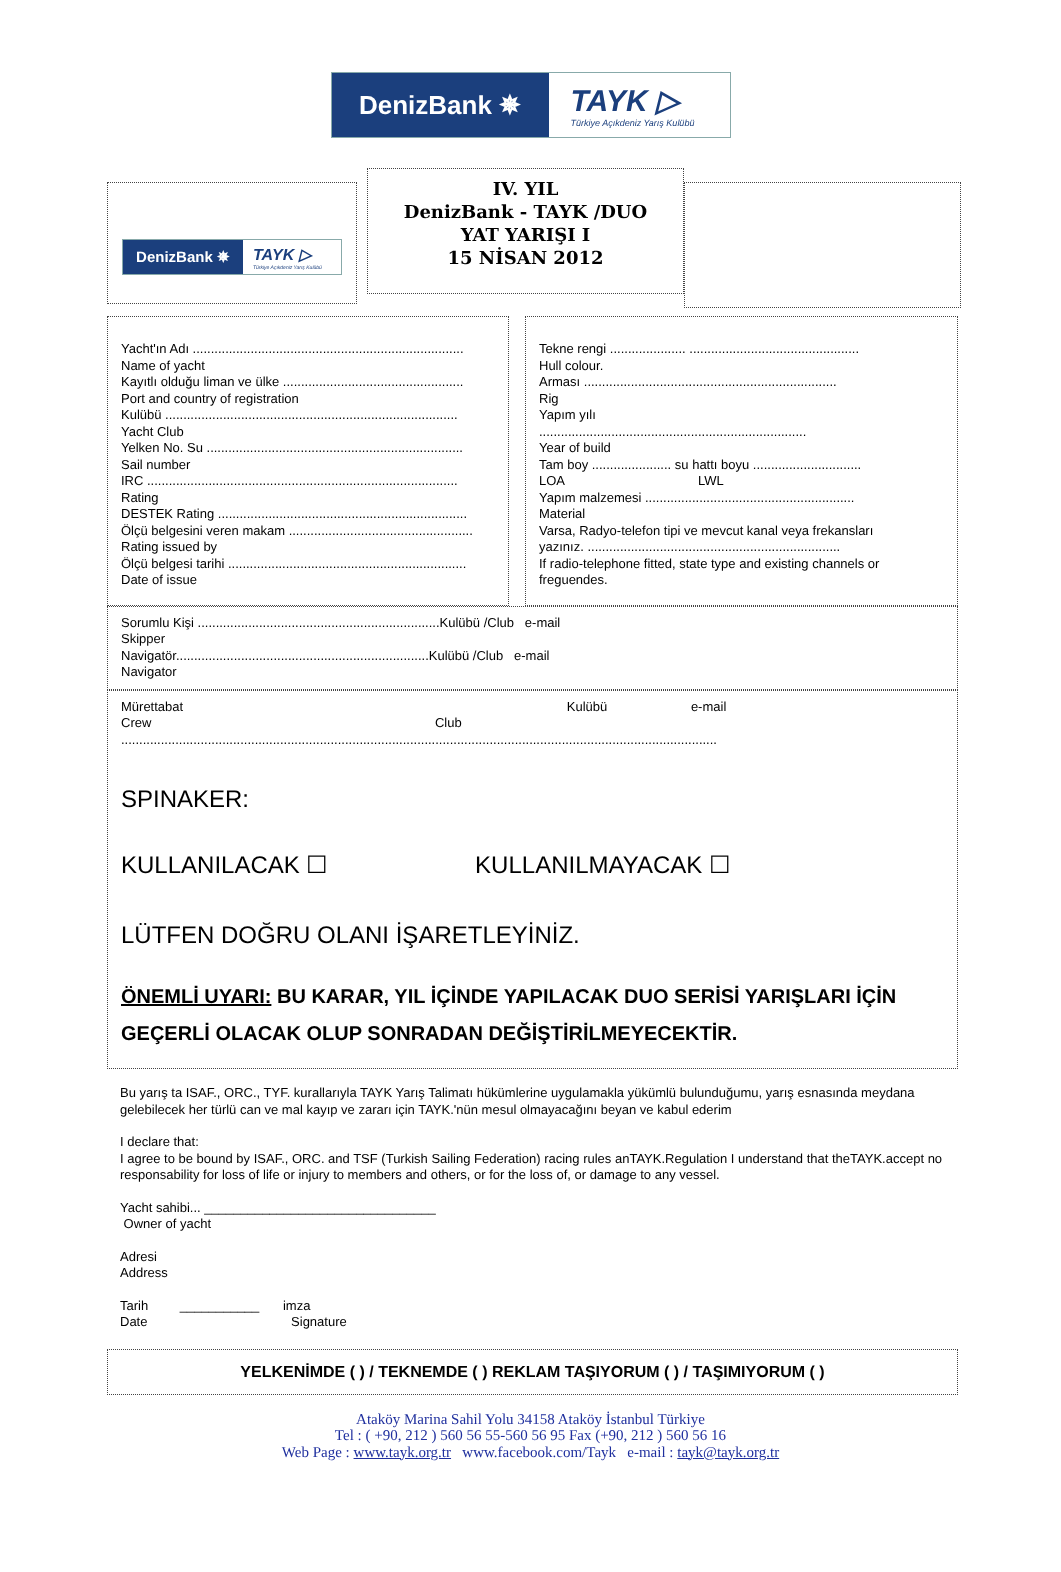DenizBank ✵
TAYK ▷
Türkiye Açıkdeniz Yarış Kulübü
DenizBank ✵ TAYK ▷
Türkiye Açıkdeniz Yarış Kulübü
IV. YIL
DenizBank - TAYK /DUO
YAT YARIŞI I
15 NİSAN 2012
Yacht'ın Adı ...........................................................................
Name of yacht
Kayıtlı olduğu liman ve ülke ..................................................
Port and country of registration
Kulübü .................................................................................
Yacht Club
Yelken No. Su .......................................................................
Sail number
IRC ......................................................................................
Rating
DESTEK Rating .....................................................................
Ölçü belgesini veren makam ...................................................
Rating issued by
Ölçü belgesi tarihi ..................................................................
Date of issue
Tekne rengi ..................... ...............................................
Hull colour.
Arması ......................................................................
Rig
Yapım yılı
..........................................................................
Year of build
Tam boy ...................... su hattı boyu ..............................
LOA LWL
Yapım malzemesi ..........................................................
Material
Varsa, Radyo-telefon tipi ve mevcut kanal veya frekansları
yazınız. ......................................................................
If radio-telephone fitted, state type and existing channels or
freguendes.
Sorumlu Kişi ...................................................................Kulübü /Club e-mail
Skipper
Navigatör......................................................................Kulübü /Club e-mail
Navigator
Mürettabat Kulübü e-mail
Crew Club
.....................................................................................................................................................................
SPINAKER:
KULLANILACAK ☐ KULLANILMAYACAK ☐
LÜTFEN DOĞRU OLANI İŞARETLEYİNİZ.
ÖNEMLİ UYARI: BU KARAR, YIL İÇİNDE YAPILACAK DUO SERİSİ YARIŞLARI İÇİN GEÇERLİ OLACAK OLUP SONRADAN DEĞİŞTİRİLMEYECEKTİR.
Bu yarış ta ISAF., ORC., TYF. kurallarıyla TAYK Yarış Talimatı hükümlerine uygulamakla yükümlü bulunduğumu, yarış esnasında meydana gelebilecek her türlü can ve mal kayıp ve zararı için TAYK.'nün mesul olmayacağını beyan ve kabul ederim
I declare that:
I agree to be bound by ISAF., ORC. and TSF (Turkish Sailing Federation) racing rules anTAYK.Regulation I understand that theTAYK.accept no responsability for loss of life or injury to members and others, or for the loss of, or damage to any vessel.
Yacht sahibi... ________________________________
Owner of yacht
Adresi
Address
Tarih ___________ imza
Date Signature
YELKENİMDE ( ) / TEKNEMDE ( ) REKLAM TAŞIYORUM ( ) / TAŞIMIYORUM ( )
Ataköy Marina Sahil Yolu 34158 Ataköy İstanbul Türkiye
Tel : ( +90, 212 ) 560 56 55-560 56 95 Fax (+90, 212 ) 560 56 16
Web Page : www.tayk.org.tr www.facebook.com/Tayk e-mail : tayk@tayk.org.tr